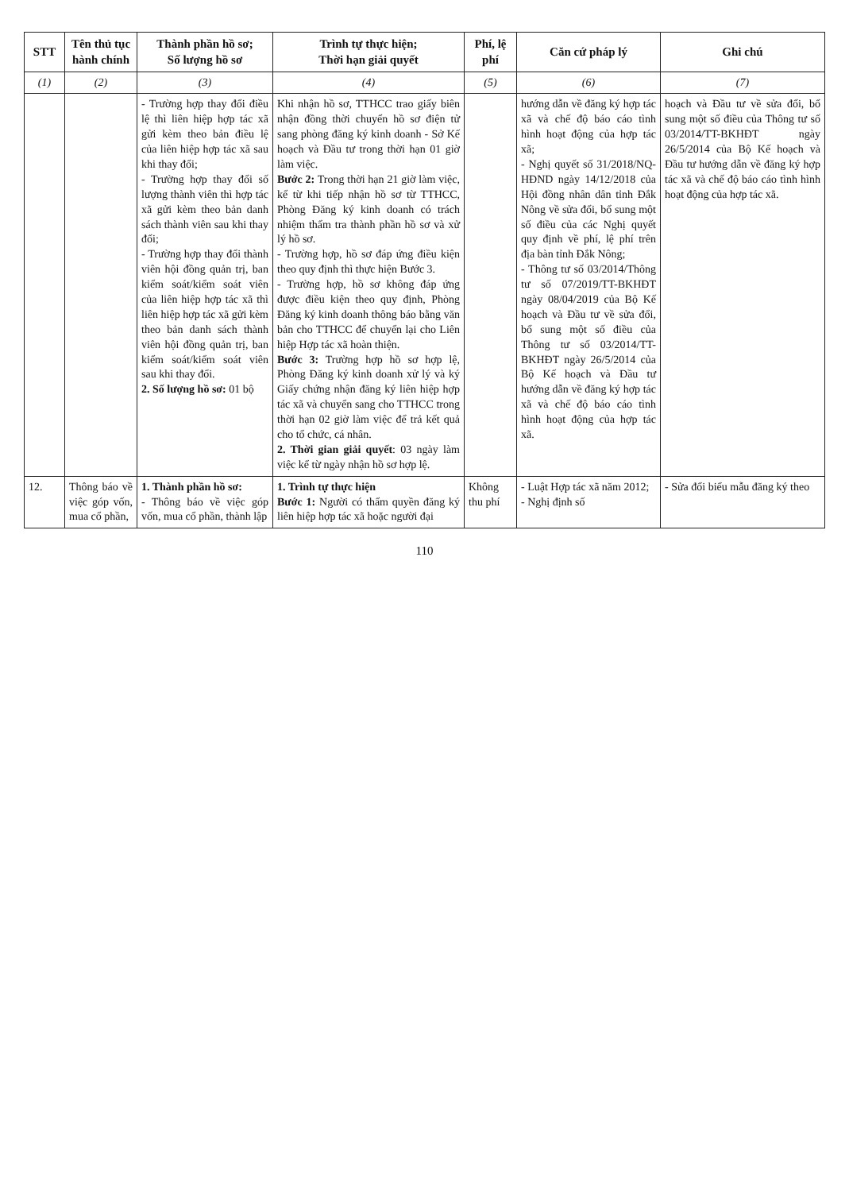| STT | Tên thủ tục hành chính | Thành phần hồ sơ; Số lượng hồ sơ | Trình tự thực hiện; Thời hạn giải quyết | Phí, lệ phí | Căn cứ pháp lý | Ghi chú |
| --- | --- | --- | --- | --- | --- | --- |
| (1) | (2) | (3) | (4) | (5) | (6) | (7) |
| | | - Trường hợp thay đổi điều lệ thì liên hiệp hợp tác xã gửi kèm theo bản điều lệ của liên hiệp hợp tác xã sau khi thay đổi; - Trường hợp thay đổi số lượng thành viên thì hợp tác xã gửi kèm theo bản danh sách thành viên sau khi thay đổi; - Trường hợp thay đổi thành viên hội đồng quản trị, ban kiểm soát/kiểm soát viên của liên hiệp hợp tác xã thì liên hiệp hợp tác xã gửi kèm theo bản danh sách thành viên hội đồng quản trị, ban kiểm soát/kiểm soát viên sau khi thay đổi. 2. Số lượng hồ sơ: 01 bộ | Khi nhận hồ sơ, TTHCC trao giấy biên nhận đồng thời chuyển hồ sơ điện tử sang phòng đăng ký kinh doanh - Sở Kế hoạch và Đầu tư trong thời hạn 01 giờ làm việc. Bước 2: Trong thời hạn 21 giờ làm việc, kể từ khi tiếp nhận hồ sơ từ TTHCC, Phòng Đăng ký kinh doanh có trách nhiệm thẩm tra thành phần hồ sơ và xử lý hồ sơ. - Trường hợp, hồ sơ đáp ứng điều kiện theo quy định thì thực hiện Bước 3. - Trường hợp, hồ sơ không đáp ứng được điều kiện theo quy định, Phòng Đăng ký kinh doanh thông báo bằng văn bản cho TTHCC để chuyển lại cho Liên hiệp Hợp tác xã hoàn thiện. Bước 3: Trường hợp hồ sơ hợp lệ, Phòng Đăng ký kinh doanh xử lý và ký Giấy chứng nhận đăng ký liên hiệp hợp tác xã và chuyển sang cho TTHCC trong thời hạn 02 giờ làm việc để trả kết quả cho tổ chức, cá nhân. 2. Thời gian giải quyết : 03 ngày làm việc kể từ ngày nhận hồ sơ hợp lệ. | | hướng dẫn về đăng ký hợp tác xã và chế độ báo cáo tình hình hoạt động của hợp tác xã; - Nghị quyết số 31/2018/NQ-HĐND ngày 14/12/2018 của Hội đồng nhân dân tỉnh Đắk Nông về sửa đổi, bổ sung một số điều của các Nghị quyết quy định về phí, lệ phí trên địa bàn tỉnh Đắk Nông; - Thông tư số 03/2014/Thông tư số 07/2019/TT-BKHĐT ngày 08/04/2019 của Bộ Kế hoạch và Đầu tư về sửa đổi, bổ sung một số điều của Thông tư số 03/2014/TT-BKHĐT ngày 26/5/2014 của Bộ Kế hoạch và Đầu tư hướng dẫn về đăng ký hợp tác xã và chế độ báo cáo tình hình hoạt động của hợp tác xã. | hoạch và Đầu tư về sửa đổi, bổ sung một số điều của Thông tư số 03/2014/TT-BKHĐT ngày 26/5/2014 của Bộ Kế hoạch và Đầu tư hướng dẫn về đăng ký hợp tác xã và chế độ báo cáo tình hình hoạt động của hợp tác xã. |
| 12. | Thông báo về việc góp vốn, mua cổ phần, | 1. Thành phần hồ sơ: - Thông báo về việc góp vốn, mua cổ phần, thành lập | 1. Trình tự thực hiện Bước 1: Người có thẩm quyền đăng ký liên hiệp hợp tác xã hoặc người đại | Không thu phí | - Luật Hợp tác xã năm 2012; - Nghị định số | - Sửa đổi biểu mẫu đăng ký theo |
110